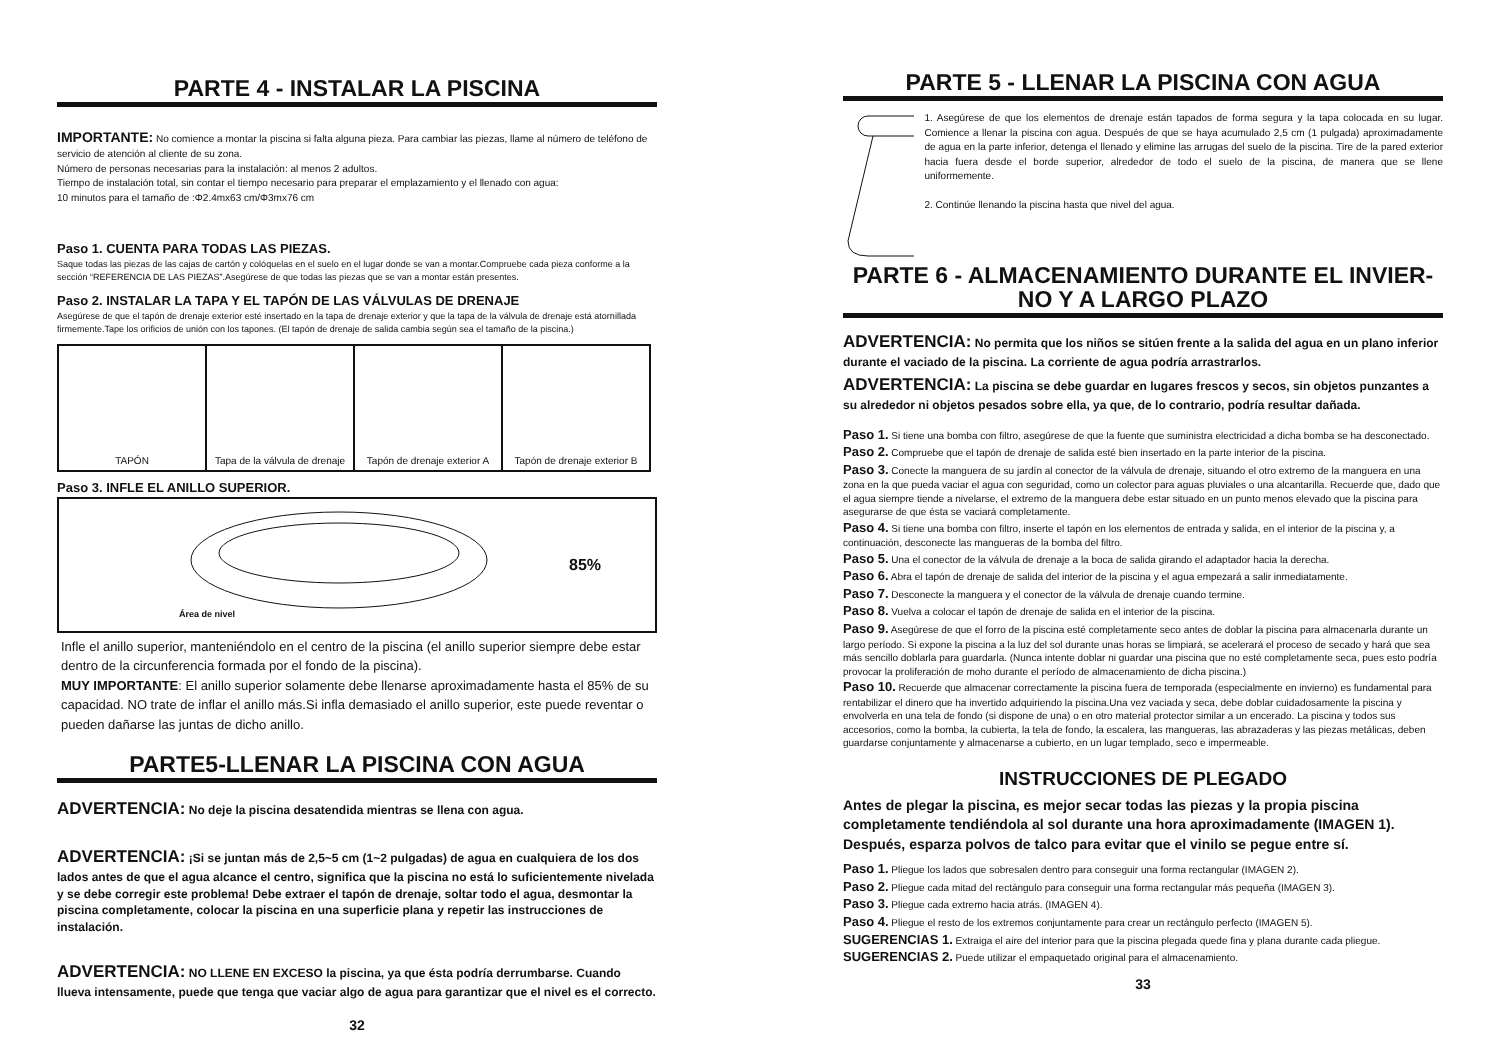PARTE 4 - INSTALAR LA PISCINA
IMPORTANTE: No comience a montar la piscina si falta alguna pieza. Para cambiar las piezas, llame al número de teléfono de servicio de atención al cliente de su zona.
Número de personas necesarias para la instalación: al menos 2 adultos.
Tiempo de instalación total, sin contar el tiempo necesario para preparar el emplazamiento y el llenado con agua:
10 minutos para el tamaño de :Φ2.4mx63 cm/Φ3mx76 cm
Paso 1. CUENTA PARA TODAS LAS PIEZAS.
Saque todas las piezas de las cajas de cartón y colóquelas en el suelo en el lugar donde se van a montar.Compruebe cada pieza conforme a la sección “REFERENCIA DE LAS PIEZAS”.Asegúrese de que todas las piezas que se van a montar están presentes.
Paso 2. INSTALAR LA TAPA Y EL TAPÓN DE LAS VÁLVULAS DE DRENAJE
Asegúrese de que el tapón de drenaje exterior esté insertado en la tapa de drenaje exterior y que la tapa de la válvula de drenaje está atornillada firmemente.Tape los orificios de unión con los tapones. (El tapón de drenaje de salida cambia según sea el tamaño de la piscina.)
TAPÓN Tapa de la válvula de drenaje Tapón de drenaje exterior A Tapón de drenaje exterior B
Paso 3. INFLE EL ANILLO SUPERIOR.
85%
Área de nivel
Infle el anillo superior, manteniéndolo en el centro de la piscina (el anillo superior siempre debe estar dentro de la circunferencia formada por el fondo de la piscina).
MUY IMPORTANTE: El anillo superior solamente debe llenarse aproximadamente hasta el 85% de su capacidad. NO trate de inflar el anillo más.Si infla demasiado el anillo superior, este puede reventar o pueden dañarse las juntas de dicho anillo.
PARTE5-LLENAR LA PISCINA CON AGUA
ADVERTENCIA: No deje la piscina desatendida mientras se llena con agua.
ADVERTENCIA: ¡Si se juntan más de 2,5~5 cm (1~2 pulgadas) de agua en cualquiera de los dos lados antes de que el agua alcance el centro, significa que la piscina no está lo suficientemente nivelada y se debe corregir este problema! Debe extraer el tapón de drenaje, soltar todo el agua, desmontar la piscina completamente, colocar la piscina en una superficie plana y repetir las instrucciones de instalación.
ADVERTENCIA: NO LLENE EN EXCESO la piscina, ya que ésta podría derrumbarse. Cuando llueva intensamente, puede que tenga que vaciar algo de agua para garantizar que el nivel es el correcto.
32
PARTE 5 - LLENAR LA PISCINA CON AGUA
1. Asegúrese de que los elementos de drenaje están tapados de forma segura y la tapa colocada en su lugar. Comience a llenar la piscina con agua. Después de que se haya acumulado 2,5 cm (1 pulgada) aproximadamente de agua en la parte inferior, detenga el llenado y elimine las arrugas del suelo de la piscina. Tire de la pared exterior hacia fuera desde el borde superior, alrededor de todo el suelo de la piscina, de manera que se llene uniformemente.
2. Continúe llenando la piscina hasta que nivel del agua.
PARTE 6 - ALMACENAMIENTO DURANTE EL INVIER-
NO Y A LARGO PLAZO
ADVERTENCIA: No permita que los niños se sitúen frente a la salida del agua en un plano inferior durante el vaciado de la piscina. La corriente de agua podría arrastrarlos.
ADVERTENCIA: La piscina se debe guardar en lugares frescos y secos, sin objetos punzantes a su alrededor ni objetos pesados sobre ella, ya que, de lo contrario, podría resultar dañada.
Paso 1. Si tiene una bomba con filtro, asegúrese de que la fuente que suministra electricidad a dicha bomba se ha desconectado.
Paso 2. Compruebe que el tapón de drenaje de salida esté bien insertado en la parte interior de la piscina.
Paso 3. Conecte la manguera de su jardín al conector de la válvula de drenaje, situando el otro extremo de la manguera en una zona en la que pueda vaciar el agua con seguridad, como un colector para aguas pluviales o una alcantarilla. Recuerde que, dado que el agua siempre tiende a nivelarse, el extremo de la manguera debe estar situado en un punto menos elevado que la piscina para asegurarse de que ésta se vaciará completamente.
Paso 4. Si tiene una bomba con filtro, inserte el tapón en los elementos de entrada y salida, en el interior de la piscina y, a continuación, desconecte las mangueras de la bomba del filtro.
Paso 5. Una el conector de la válvula de drenaje a la boca de salida girando el adaptador hacia la derecha.
Paso 6. Abra el tapón de drenaje de salida del interior de la piscina y el agua empezará a salir inmediatamente.
Paso 7. Desconecte la manguera y el conector de la válvula de drenaje cuando termine.
Paso 8. Vuelva a colocar el tapón de drenaje de salida en el interior de la piscina.
Paso 9. Asegúrese de que el forro de la piscina esté completamente seco antes de doblar la piscina para almacenarla durante un largo período. Si expone la piscina a la luz del sol durante unas horas se limpiará, se acelerará el proceso de secado y hará que sea más sencillo doblarla para guardarla. (Nunca intente doblar ni guardar una piscina que no esté completamente seca, pues esto podría provocar la proliferación de moho durante el período de almacenamiento de dicha piscina.)
Paso 10. Recuerde que almacenar correctamente la piscina fuera de temporada (especialmente en invierno) es fundamental para rentabilizar el dinero que ha invertido adquiriendo la piscina.Una vez vaciada y seca, debe doblar cuidadosamente la piscina y envolverla en una tela de fondo (si dispone de una) o en otro material protector similar a un encerado. La piscina y todos sus accesorios, como la bomba, la cubierta, la tela de fondo, la escalera, las mangueras, las abrazaderas y las piezas metálicas, deben guardarse conjuntamente y almacenarse a cubierto, en un lugar templado, seco e impermeable.
INSTRUCCIONES DE PLEGADO
Antes de plegar la piscina, es mejor secar todas las piezas y la propia piscina completamente tendiéndola al sol durante una hora aproximadamente (IMAGEN 1). Después, esparza polvos de talco para evitar que el vinilo se pegue entre sí.
Paso 1. Pliegue los lados que sobresalen dentro para conseguir una forma rectangular (IMAGEN 2).
Paso 2. Pliegue cada mitad del rectángulo para conseguir una forma rectangular más pequeña (IMAGEN 3).
Paso 3. Pliegue cada extremo hacia atrás. (IMAGEN 4).
Paso 4. Pliegue el resto de los extremos conjuntamente para crear un rectángulo perfecto (IMAGEN 5).
SUGERENCIAS 1. Extraiga el aire del interior para que la piscina plegada quede fina y plana durante cada pliegue.
SUGERENCIAS 2. Puede utilizar el empaquetado original para el almacenamiento.
33